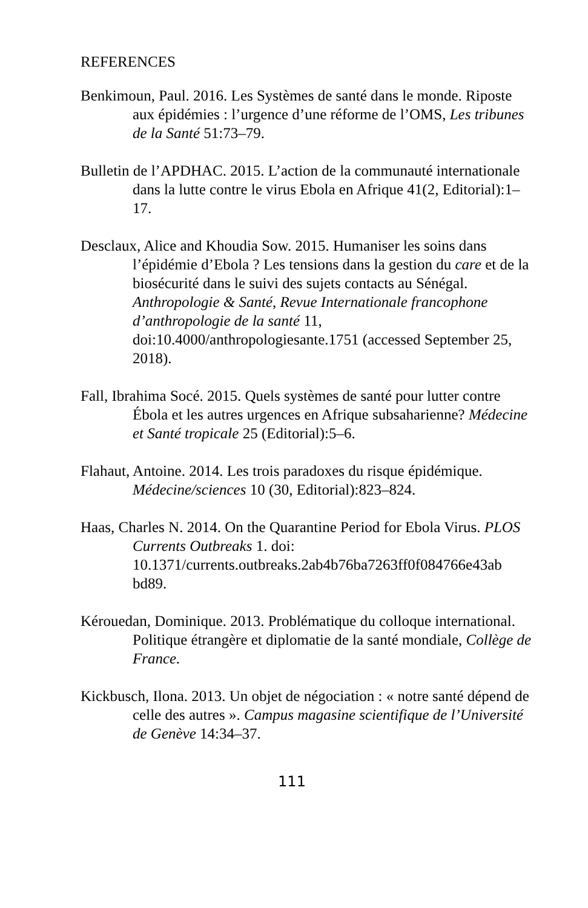REFERENCES
Benkimoun, Paul. 2016. Les Systèmes de santé dans le monde. Riposte aux épidémies : l’urgence d’une réforme de l’OMS, Les tribunes de la Santé 51:73–79.
Bulletin de l’APDHAC. 2015. L’action de la communauté internationale dans la lutte contre le virus Ebola en Afrique 41(2, Editorial):1–17.
Desclaux, Alice and Khoudia Sow. 2015. Humaniser les soins dans l’épidémie d’Ebola ? Les tensions dans la gestion du care et de la biosécurité dans le suivi des sujets contacts au Sénégal. Anthropologie & Santé, Revue Internationale francophone d’anthropologie de la santé 11, doi:10.4000/anthropologiesante.1751 (accessed September 25, 2018).
Fall, Ibrahima Socé. 2015. Quels systèmes de santé pour lutter contre Ébola et les autres urgences en Afrique subsaharienne? Médecine et Santé tropicale 25 (Editorial):5–6.
Flahaut, Antoine. 2014. Les trois paradoxes du risque épidémique. Médecine/sciences 10 (30, Editorial):823–824.
Haas, Charles N. 2014. On the Quarantine Period for Ebola Virus. PLOS Currents Outbreaks 1. doi: 10.1371/currents.outbreaks.2ab4b76ba7263ff0f084766e43ab bd89.
Kérouedan, Dominique. 2013. Problématique du colloque international. Politique étrangère et diplomatie de la santé mondiale, Collège de France.
Kickbusch, Ilona. 2013. Un objet de négociation : « notre santé dépend de celle des autres ». Campus magasine scientifique de l’Université de Genève 14:34–37.
111